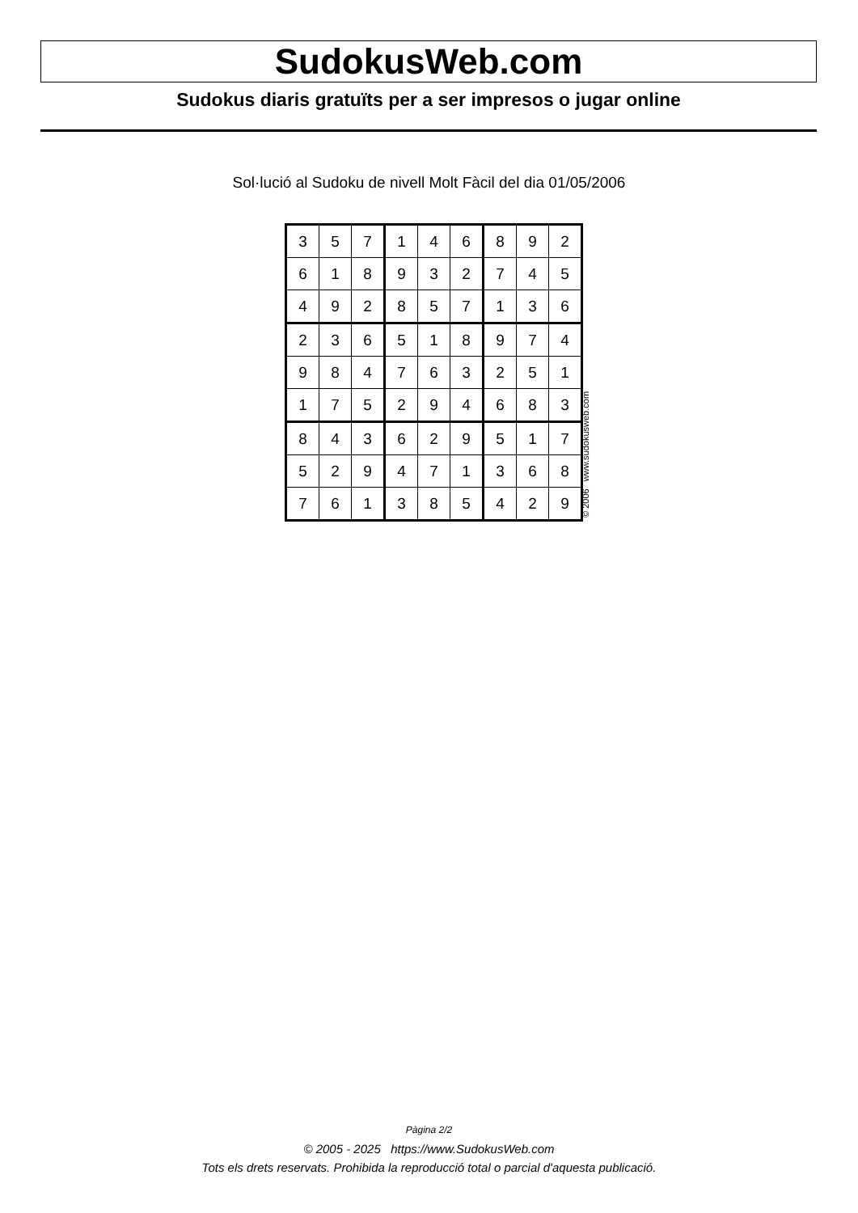SudokusWeb.com
Sudokus diaris gratuïts per a ser impresos o jugar online
Sol·lució al Sudoku de nivell Molt Fàcil del dia 01/05/2006
| 3 | 5 | 7 | 1 | 4 | 6 | 8 | 9 | 2 |
| 6 | 1 | 8 | 9 | 3 | 2 | 7 | 4 | 5 |
| 4 | 9 | 2 | 8 | 5 | 7 | 1 | 3 | 6 |
| 2 | 3 | 6 | 5 | 1 | 8 | 9 | 7 | 4 |
| 9 | 8 | 4 | 7 | 6 | 3 | 2 | 5 | 1 |
| 1 | 7 | 5 | 2 | 9 | 4 | 6 | 8 | 3 |
| 8 | 4 | 3 | 6 | 2 | 9 | 5 | 1 | 7 |
| 5 | 2 | 9 | 4 | 7 | 1 | 3 | 6 | 8 |
| 7 | 6 | 1 | 3 | 8 | 5 | 4 | 2 | 9 |
© 2006 www.sudokusweb.com
Pàgina 2/2
© 2005 - 2025 https://www.SudokusWeb.com
Tots els drets reservats. Prohibida la reproducció total o parcial d'aquesta publicació.